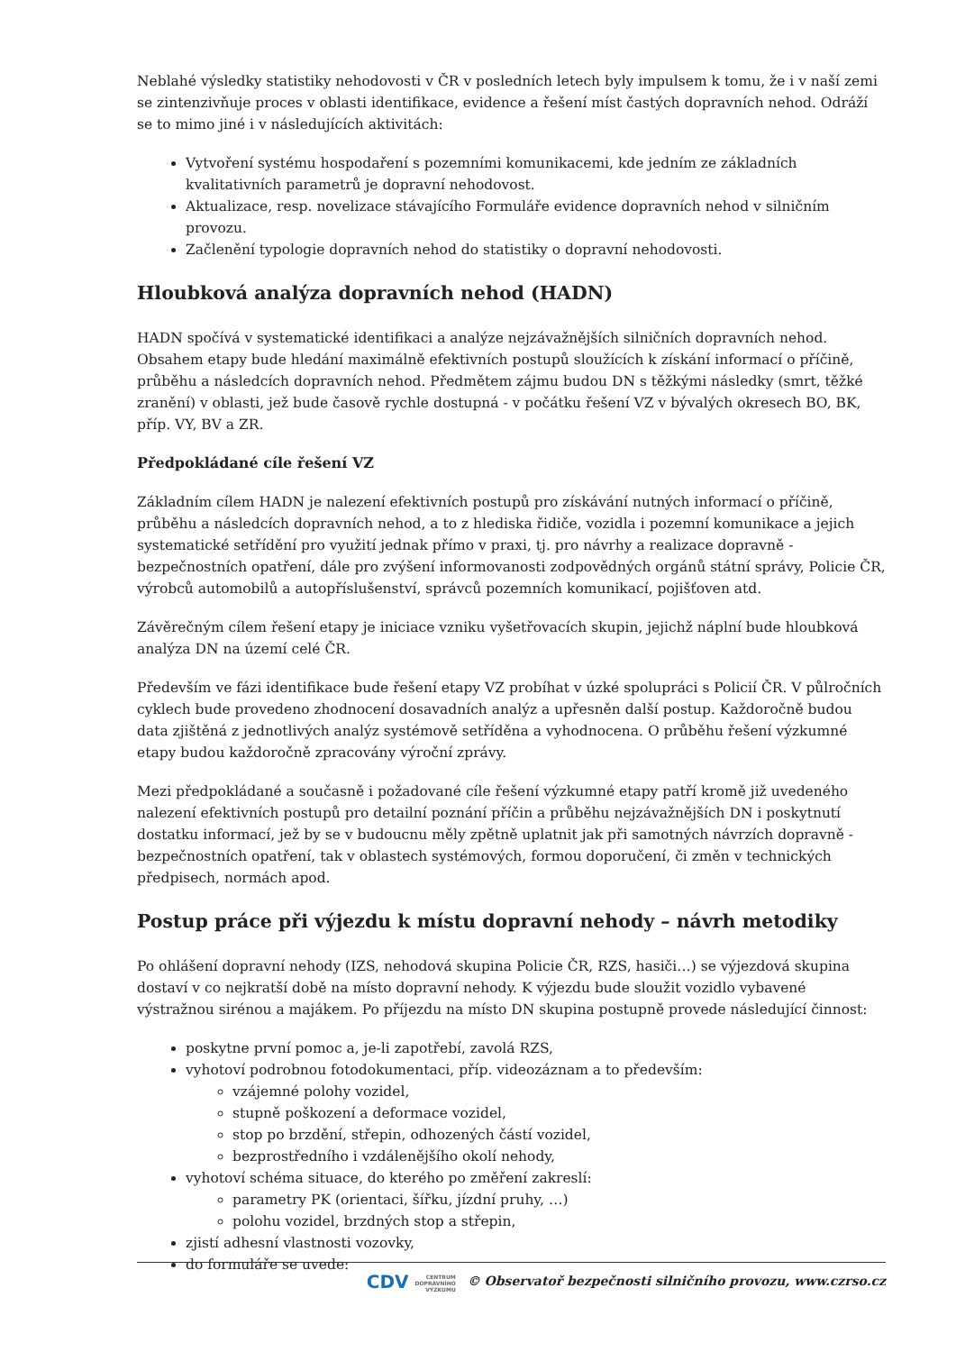Neblahé výsledky statistiky nehodovosti v ČR v posledních letech byly impulsem k tomu, že i v naší zemi se zintenzivňuje proces v oblasti identifikace, evidence a řešení míst častých dopravních nehod. Odráží se to mimo jiné i v následujících aktivitách:
Vytvoření systému hospodaření s pozemními komunikacemi, kde jedním ze základních kvalitativních parametrů je dopravní nehodovost.
Aktualizace, resp. novelizace stávajícího Formuláře evidence dopravních nehod v silničním provozu.
Začlenění typologie dopravních nehod do statistiky o dopravní nehodovosti.
Hloubková analýza dopravních nehod (HADN)
HADN spočívá v systematické identifikaci a analýze nejzávažnějších silničních dopravních nehod. Obsahem etapy bude hledání maximálně efektivních postupů sloužících k získání informací o příčině, průběhu a následcích dopravních nehod. Předmětem zájmu budou DN s těžkými následky (smrt, těžké zranění) v oblasti, jež bude časově rychle dostupná - v počátku řešení VZ v bývalých okresech BO, BK, příp. VY, BV a ZR.
Předpokládané cíle řešení VZ
Základním cílem HADN je nalezení efektivních postupů pro získávání nutných informací o příčině, průběhu a následcích dopravních nehod, a to z hlediska řidiče, vozidla i pozemní komunikace a jejich systematické setřídění pro využití jednak přímo v praxi, tj. pro návrhy a realizace dopravně - bezpečnostních opatření, dále pro zvýšení informovanosti zodpovědných orgánů státní správy, Policie ČR, výrobců automobilů a autopříslušenství, správců pozemních komunikací, pojišťoven atd.
Závěrečným cílem řešení etapy je iniciace vzniku vyšetřovacích skupin, jejichž náplní bude hloubková analýza DN na území celé ČR.
Především ve fázi identifikace bude řešení etapy VZ probíhat v úzké spolupráci s Policií ČR. V půlročních cyklech bude provedeno zhodnocení dosavadních analýz a upřesněn další postup. Každoročně budou data zjištěná z jednotlivých analýz systémově setříděna a vyhodnocena. O průběhu řešení výzkumné etapy budou každoročně zpracovány výroční zprávy.
Mezi předpokládané a současně i požadované cíle řešení výzkumné etapy patří kromě již uvedeného nalezení efektivních postupů pro detailní poznání příčin a průběhu nejzávažnějších DN i poskytnutí dostatku informací, jež by se v budoucnu měly zpětně uplatnit jak při samotných návrzích dopravně - bezpečnostních opatření, tak v oblastech systémových, formou doporučení, či změn v technických předpisech, normách apod.
Postup práce při výjezdu k místu dopravní nehody – návrh metodiky
Po ohlášení dopravní nehody (IZS, nehodová skupina Policie ČR, RZS, hasiči…) se výjezdová skupina dostaví v co nejkratší době na místo dopravní nehody. K výjezdu bude sloužit vozidlo vybavené výstražnou sirénou a majákem. Po příjezdu na místo DN skupina postupně provede následující činnost:
poskytne první pomoc a, je-li zapotřebí, zavolá RZS,
vyhotoví podrobnou fotodokumentaci, příp. videozáznam a to především:
vzájemné polohy vozidel,
stupně poškození a deformace vozidel,
stop po brzdění, střepin, odhozených částí vozidel,
bezprostředního i vzdálenějšího okolí nehody,
vyhotoví schéma situace, do kterého po změření zakreslí:
parametry PK (orientaci, šířku, jízdní pruhy, …)
polohu vozidel, brzdných stop a střepin,
zjistí adhesní vlastnosti vozovky,
do formuláře se uvede:
CDV CENTRUM
DOPRAVNÍHO
VÝZKUMU © Observatoř bezpečnosti silničního provozu, www.czrso.cz